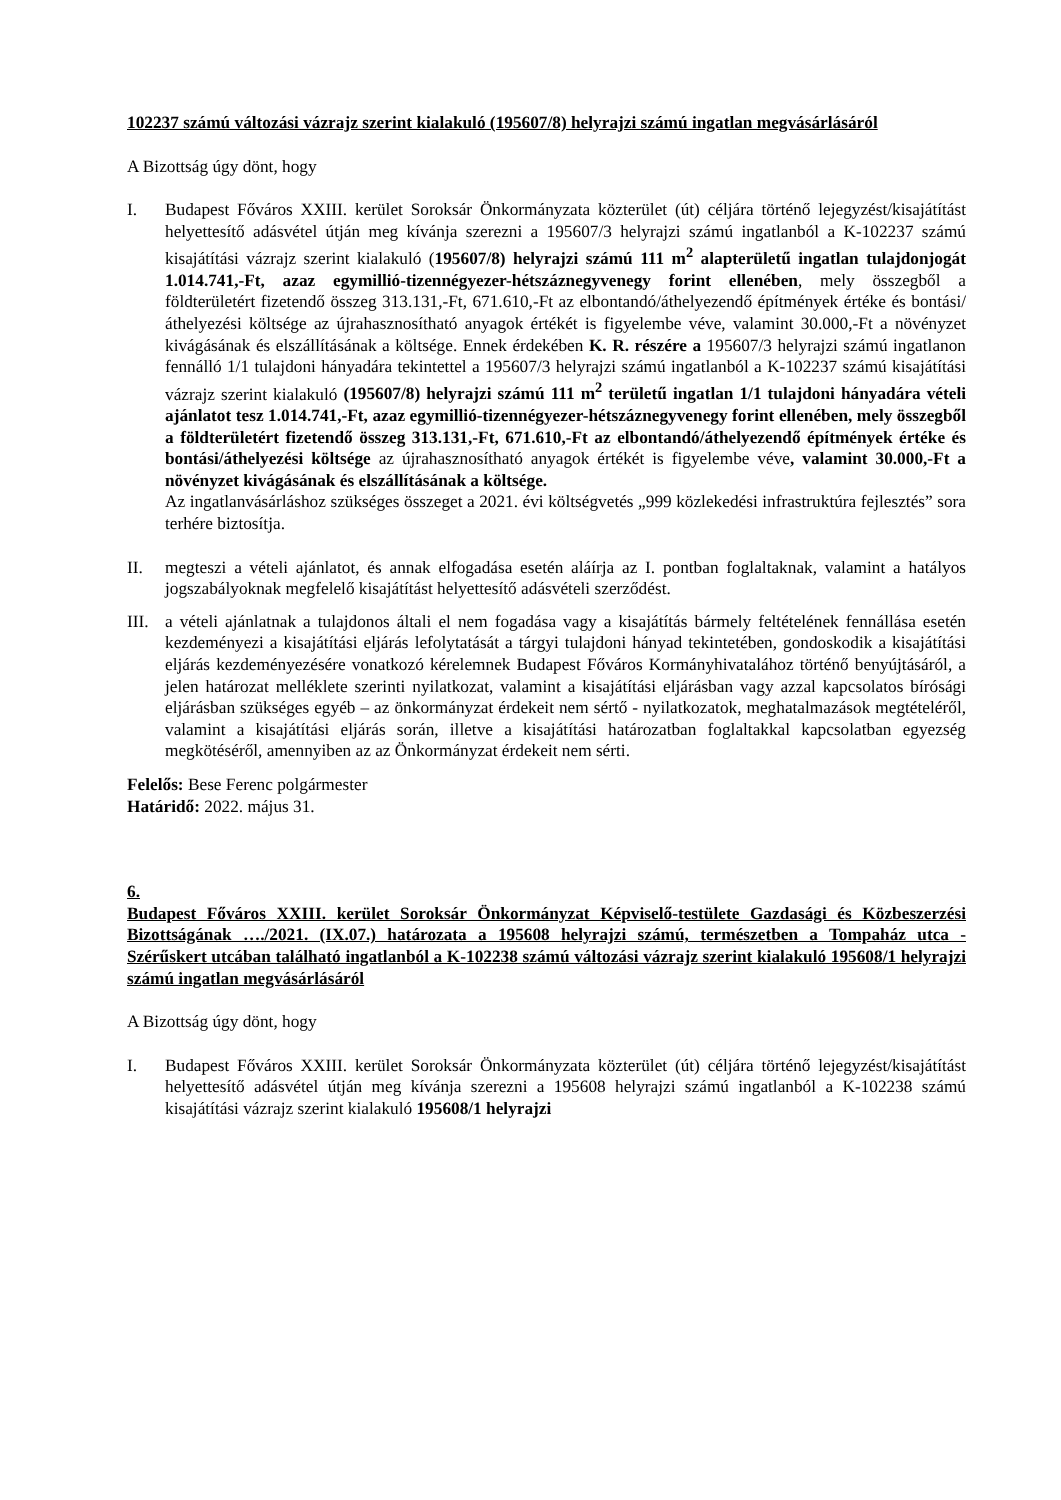102237 számú változási vázrajz szerint kialakuló (195607/8) helyrajzi számú ingatlan megvásárlásáról
A Bizottság úgy dönt, hogy
I. Budapest Főváros XXIII. kerület Soroksár Önkormányzata közterület (út) céljára történő lejegyzést/kisajátítást helyettesítő adásvétel útján meg kívánja szerezni a 195607/3 helyrajzi számú ingatlanból a K-102237 számú kisajátítási vázrajz szerint kialakuló (195607/8) helyrajzi számú 111 m<sup>2</sup> alapterületű ingatlan tulajdonjogát 1.014.741,-Ft, azaz egymillió-tizennégyezer-hétszáznegyvenegy forint ellenében, mely összegből a földterületért fizetendő összeg 313.131,-Ft, 671.610,-Ft az elbontandó/áthelyezendő építmények értéke és bontási/áthelyezési költsége az újrahasznosítható anyagok értékét is figyelembe véve, valamint 30.000,-Ft a növényzet kivágásának és elszállításának a költsége. Ennek érdekében K. R. részére a 195607/3 helyrajzi számú ingatlanon fennálló 1/1 tulajdoni hányadára tekintettel a 195607/3 helyrajzi számú ingatlanból a K-102237 számú kisajátítási vázrajz szerint kialakuló (195607/8) helyrajzi számú 111 m<sup>2</sup> területű ingatlan 1/1 tulajdoni hányadára vételi ajánlatot tesz 1.014.741,-Ft, azaz egymillió-tizennégyezer-hétszáznegyvenegy forint ellenében, mely összegből a földterületért fizetendő összeg 313.131,-Ft, 671.610,-Ft az elbontandó/áthelyezendő építmények értéke és bontási/áthelyezési költsége az újrahasznosítható anyagok értékét is figyelembe véve, valamint 30.000,-Ft a növényzet kivágásának és elszállításának a költsége.
Az ingatlanvásárláshoz szükséges összeget a 2021. évi költségvetés „999 közlekedési infrastruktúra fejlesztés” sora terhére biztosítja.
II. megteszi a vételi ajánlatot, és annak elfogadása esetén aláírja az I. pontban foglaltaknak, valamint a hatályos jogszabályoknak megfelelő kisajátítást helyettesítő adásvételi szerződést.
III.
a vételi ajánlatnak a tulajdonos általi el nem fogadása vagy a kisajátítás bármely feltételének fennállása esetén kezdeményezi a kisajátítási eljárás lefolytatását a tárgyi tulajdoni hányad tekintetében, gondoskodik a kisajátítási eljárás kezdeményezésére vonatkozó kérelemnek Budapest Főváros Kormányhivatalához történő benyújtásáról, a jelen határozat melléklete szerinti nyilatkozat, valamint a kisajátítási eljárásban vagy azzal kapcsolatos bírósági eljárásban szükséges egyéb – az önkormányzat érdekeit nem sértő - nyilatkozatok, meghatalmazások megtételéről, valamint a kisajátítási eljárás során, illetve a kisajátítási határozatban foglaltakkal kapcsolatban egyezség megkötéséről, amennyiben az az Önkormányzat érdekeit nem sérti.
Felelős: Bese Ferenc polgármester
Határidő: 2022. május 31.
6.
Budapest Főváros XXIII. kerület Soroksár Önkormányzat Képviselő-testülete Gazdasági és Közbeszerzési Bizottságának …./2021. (IX.07.) határozata a 195608 helyrajzi számú, természetben a Tompaház utca - Szérűskert utcában található ingatlanból a K-102238 számú változási vázrajz szerint kialakuló 195608/1 helyrajzi számú ingatlan megvásárlásáról
A Bizottság úgy dönt, hogy
I. Budapest Főváros XXIII. kerület Soroksár Önkormányzata közterület (út) céljára történő lejegyzést/kisajátítást helyettesítő adásvétel útján meg kívánja szerezni a 195608 helyrajzi számú ingatlanból a K-102238 számú kisajátítási vázrajz szerint kialakuló 195608/1 helyrajzi